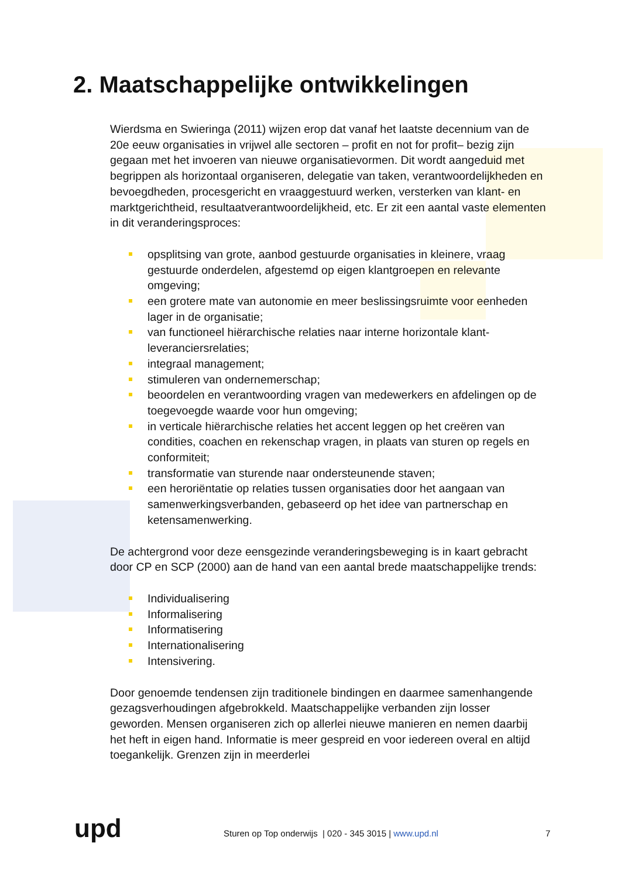2. Maatschappelijke ontwikkelingen
Wierdsma en Swieringa (2011) wijzen erop dat vanaf het laatste decennium van de 20e eeuw organisaties in vrijwel alle sectoren – profit en not for profit– bezig zijn gegaan met het invoeren van nieuwe organisatievormen. Dit wordt aangeduid met begrippen als horizontaal organiseren, delegatie van taken, verantwoordelijkheden en bevoegdheden, procesgericht en vraaggestuurd werken, versterken van klant- en marktgerichtheid, resultaatverantwoordelijkheid, etc. Er zit een aantal vaste elementen in dit veranderingsproces:
opsplitsing van grote, aanbod gestuurde organisaties in kleinere, vraag gestuurde onderdelen, afgestemd op eigen klantgroepen en relevante omgeving;
een grotere mate van autonomie en meer beslissingsruimte voor eenheden lager in de organisatie;
van functioneel hiërarchische relaties naar interne horizontale klant-leveranciersrelaties;
integraal management;
stimuleren van ondernemerschap;
beoordelen en verantwoording vragen van medewerkers en afdelingen op de toegevoegde waarde voor hun omgeving;
in verticale hiërarchische relaties het accent leggen op het creëren van condities, coachen en rekenschap vragen, in plaats van sturen op regels en conformiteit;
transformatie van sturende naar ondersteunende staven;
een heroriëntatie op relaties tussen organisaties door het aangaan van samenwerkingsverbanden, gebaseerd op het idee van partnerschap en ketensamenwerking.
De achtergrond voor deze eensgezinde veranderingsbeweging is in kaart gebracht door CP en SCP (2000) aan de hand van een aantal brede maatschappelijke trends:
Individualisering
Informalisering
Informatisering
Internationalisering
Intensivering.
Door genoemde tendensen zijn traditionele bindingen en daarmee samenhangende gezagsverhoudingen afgebrokkeld. Maatschappelijke verbanden zijn losser geworden. Mensen organiseren zich op allerlei nieuwe manieren en nemen daarbij het heft in eigen hand. Informatie is meer gespreid en voor iedereen overal en altijd toegankelijk. Grenzen zijn in meerderlei
upd
Sturen op Top onderwijs | 020 - 345 3015 | www.upd.nl
7